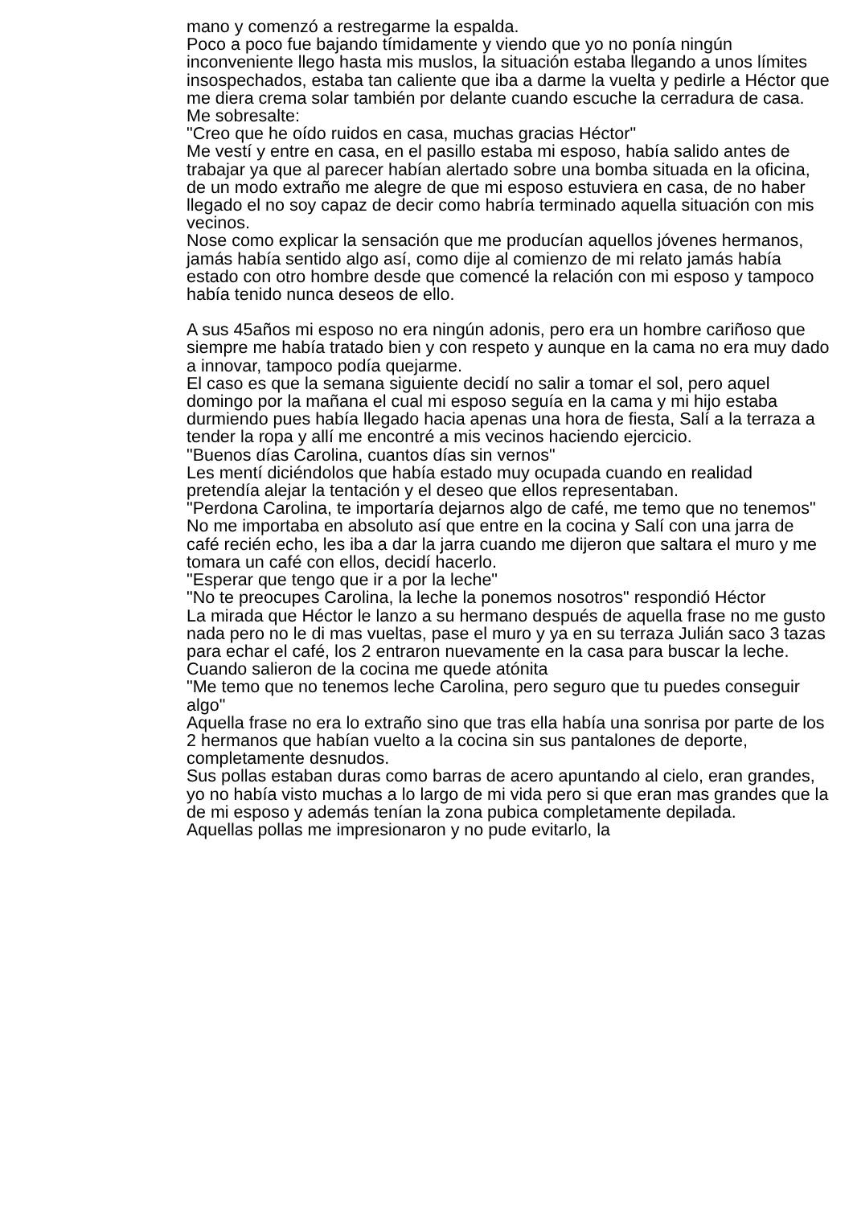mano y comenzó a restregarme la espalda.
Poco a poco fue bajando tímidamente y viendo que yo no ponía ningún inconveniente llego hasta mis muslos, la situación estaba llegando a unos límites insospechados, estaba tan caliente que iba a darme la vuelta y pedirle a Héctor que me diera crema solar también por delante cuando escuche la cerradura de casa.
Me sobresalte:
"Creo que he oído ruidos en casa, muchas gracias Héctor"
Me vestí y entre en casa, en el pasillo estaba mi esposo, había salido antes de trabajar ya que al parecer habían alertado sobre una bomba situada en la oficina, de un modo extraño me alegre de que mi esposo estuviera en casa, de no haber llegado el no soy capaz de decir como habría terminado aquella situación con mis vecinos.
Nose como explicar la sensación que me producían aquellos jóvenes hermanos, jamás había sentido algo así, como dije al comienzo de mi relato jamás había estado con otro hombre desde que comencé la relación con mi esposo y tampoco había tenido nunca deseos de ello.
A sus 45años mi esposo no era ningún adonis, pero era un hombre cariñoso que siempre me había tratado bien y con respeto y aunque en la cama no era muy dado a innovar, tampoco podía quejarme.
El caso es que la semana siguiente decidí no salir a tomar el sol, pero aquel domingo por la mañana el cual mi esposo seguía en la cama y mi hijo estaba durmiendo pues había llegado hacia apenas una hora de fiesta, Salí a la terraza a tender la ropa y allí me encontré a mis vecinos haciendo ejercicio.
"Buenos días Carolina, cuantos días sin vernos"
Les mentí diciéndolos que había estado muy ocupada cuando en realidad pretendía alejar la tentación y el deseo que ellos representaban.
"Perdona Carolina, te importaría dejarnos algo de café, me temo que no tenemos"
No me importaba en absoluto así que entre en la cocina y Salí con una jarra de café recién echo, les iba a dar la jarra cuando me dijeron que saltara el muro y me tomara un café con ellos, decidí hacerlo.
"Esperar que tengo que ir a por la leche"
"No te preocupes Carolina, la leche la ponemos nosotros" respondió Héctor
La mirada que Héctor le lanzo a su hermano después de aquella frase no me gusto nada pero no le di mas vueltas, pase el muro y ya en su terraza Julián saco 3 tazas para echar el café, los 2 entraron nuevamente en la casa para buscar la leche.
Cuando salieron de la cocina me quede atónita
"Me temo que no tenemos leche Carolina, pero seguro que tu puedes conseguir algo"
Aquella frase no era lo extraño sino que tras ella había una sonrisa por parte de los 2 hermanos que habían vuelto a la cocina sin sus pantalones de deporte, completamente desnudos.
Sus pollas estaban duras como barras de acero apuntando al cielo, eran grandes, yo no había visto muchas a lo largo de mi vida pero si que eran mas grandes que la de mi esposo y además tenían la zona pubica completamente depilada.
Aquellas pollas me impresionaron y no pude evitarlo, la